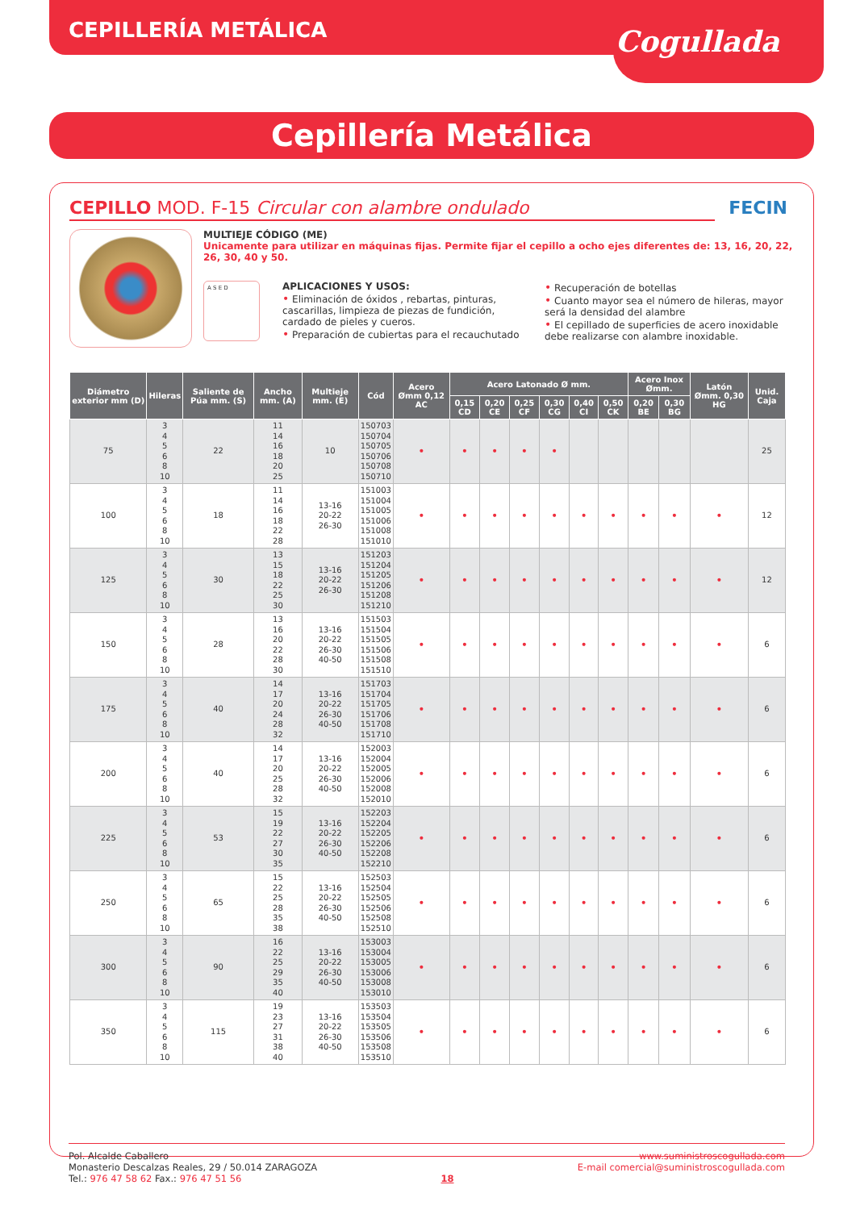Cogullada
CEPILLERÍA METÁLICA
Cepillería Metálica
CEPILLO MOD. F-15 Circular con alambre ondulado FECIN
MULTIEJE CÓDIGO (ME)
Unicamente para utilizar en máquinas fijas. Permite fijar el cepillo a ocho ejes diferentes de: 13, 16, 20, 22, 26, 30, 40 y 50.
A S E D
APLICACIONES Y USOS:
• Eliminación de óxidos , rebartas, pinturas, cascarillas, limpieza de piezas de fundición, cardado de pieles y cueros.
• Preparación de cubiertas para el recauchutado
• Recuperación de botellas
• Cuanto mayor sea el número de hileras, mayor será la densidad del alambre
• El cepillado de superficies de acero inoxidable debe realizarse con alambre inoxidable.
| Diámetro exterior mm (D) | Hileras | Saliente de Púa mm. (S) | Ancho mm. (A) | Multieje mm. (E) | Cód | Acero Ømm 0,12 AC | Acero Latonado Ø mm. | | | | | | Acero Inox Ømm. | | Latón Ømm. 0,30 HG | Unid. Caja |
| --- | --- | --- | --- | --- | --- | --- | --- | --- | --- | --- | --- | --- | --- | --- | --- | --- |
| | | | | | | | 0,15 CD | 0,20 CE | 0,25 CF | 0,30 CG | 0,40 CI | 0,50 CK | 0,20 BE | 0,30 BG | | |
| 75 | 3 4 5 6 8 10 | 22 | 11 14 16 18 20 25 | 10 | 150703 150704 150705 150706 150708 150710 | • | • | • | • | • | | | | | | 25 |
| 100 | 3 4 5 6 8 10 | 18 | 11 14 16 18 22 28 | 13-16 20-22 26-30 | 151003 151004 151005 151006 151008 151010 | • | • | • | • | • | • | • | • | • | • | 12 |
| 125 | 3 4 5 6 8 10 | 30 | 13 15 18 22 25 30 | 13-16 20-22 26-30 | 151203 151204 151205 151206 151208 151210 | • | • | • | • | • | • | • | • | • | • | 12 |
| 150 | 3 4 5 6 8 10 | 28 | 13 16 20 22 28 30 | 13-16 20-22 26-30 40-50 | 151503 151504 151505 151506 151508 151510 | • | • | • | • | • | • | • | • | • | • | 6 |
| 175 | 3 4 5 6 8 10 | 40 | 14 17 20 24 28 32 | 13-16 20-22 26-30 40-50 | 151703 151704 151705 151706 151708 151710 | • | • | • | • | • | • | • | • | • | • | 6 |
| 200 | 3 4 5 6 8 10 | 40 | 14 17 20 25 28 32 | 13-16 20-22 26-30 40-50 | 152003 152004 152005 152006 152008 152010 | • | • | • | • | • | • | • | • | • | • | 6 |
| 225 | 3 4 5 6 8 10 | 53 | 15 19 22 27 30 35 | 13-16 20-22 26-30 40-50 | 152203 152204 152205 152206 152208 152210 | • | • | • | • | • | • | • | • | • | • | 6 |
| 250 | 3 4 5 6 8 10 | 65 | 15 22 25 28 35 38 | 13-16 20-22 26-30 40-50 | 152503 152504 152505 152506 152508 152510 | • | • | • | • | • | • | • | • | • | • | 6 |
| 300 | 3 4 5 6 8 10 | 90 | 16 22 25 29 35 40 | 13-16 20-22 26-30 40-50 | 153003 153004 153005 153006 153008 153010 | • | • | • | • | • | • | • | • | • | • | 6 |
| 350 | 3 4 5 6 8 10 | 115 | 19 23 27 31 38 40 | 13-16 20-22 26-30 40-50 | 153503 153504 153505 153506 153508 153510 | • | • | • | • | • | • | • | • | • | • | 6 |
Pol. Alcalde Caballero
Monasterio Descalzas Reales, 29 / 50.014 ZARAGOZA
Tel.: 976 47 58 62 Fax.: 976 47 51 56
18 www.suministroscogullada.com
E-mail comercial@suministroscogullada.com